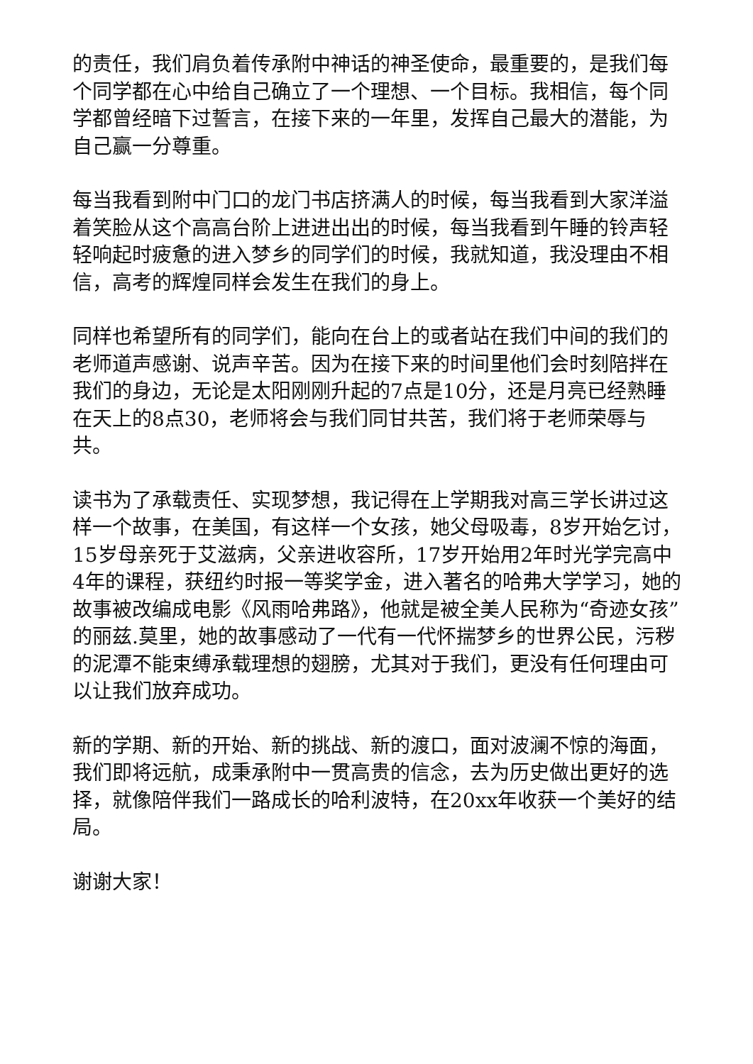的责任，我们肩负着传承附中神话的神圣使命，最重要的，是我们每个同学都在心中给自己确立了一个理想、一个目标。我相信，每个同学都曾经暗下过誓言，在接下来的一年里，发挥自己最大的潜能，为自己赢一分尊重。
每当我看到附中门口的龙门书店挤满人的时候，每当我看到大家洋溢着笑脸从这个高高台阶上进进出出的时候，每当我看到午睡的铃声轻轻响起时疲惫的进入梦乡的同学们的时候，我就知道，我没理由不相信，高考的辉煌同样会发生在我们的身上。
同样也希望所有的同学们，能向在台上的或者站在我们中间的我们的老师道声感谢、说声辛苦。因为在接下来的时间里他们会时刻陪拌在我们的身边，无论是太阳刚刚升起的7点是10分，还是月亮已经熟睡在天上的8点30，老师将会与我们同甘共苦，我们将于老师荣辱与共。
读书为了承载责任、实现梦想，我记得在上学期我对高三学长讲过这样一个故事，在美国，有这样一个女孩，她父母吸毒，8岁开始乞讨，15岁母亲死于艾滋病，父亲进收容所，17岁开始用2年时光学完高中4年的课程，获纽约时报一等奖学金，进入著名的哈弗大学学习，她的故事被改编成电影《风雨哈弗路》，他就是被全美人民称为“奇迹女孩”的丽兹.莫里，她的故事感动了一代有一代怀揣梦乡的世界公民，污秽的泥潭不能束缚承载理想的翅膀，尤其对于我们，更没有任何理由可以让我们放弃成功。
新的学期、新的开始、新的挑战、新的渡口，面对波澜不惊的海面，我们即将远航，成秉承附中一贯高贵的信念，去为历史做出更好的选择，就像陪伴我们一路成长的哈利波特，在20xx年收获一个美好的结局。
谢谢大家！